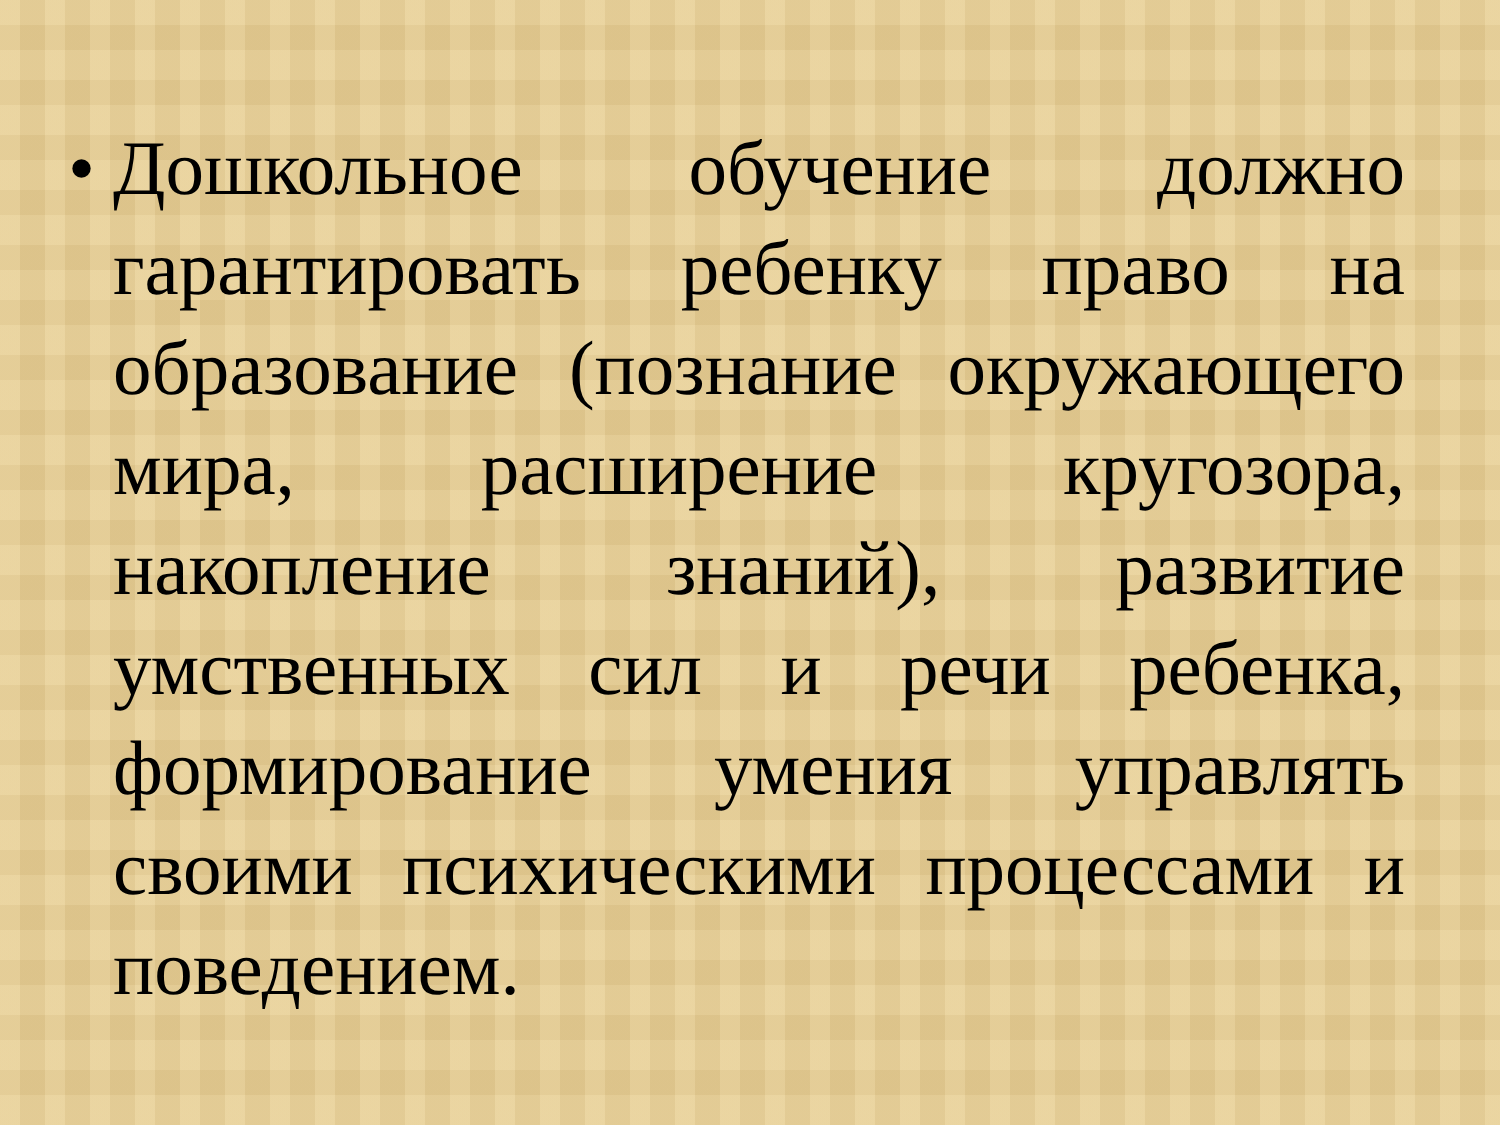• Дошкольное обучение должно гарантировать ребенку право на образование (познание окружающего мира, расширение кругозора, накопление знаний), развитие умственных сил и речи ребенка, формирование умения управлять своими психическими процессами и поведением.